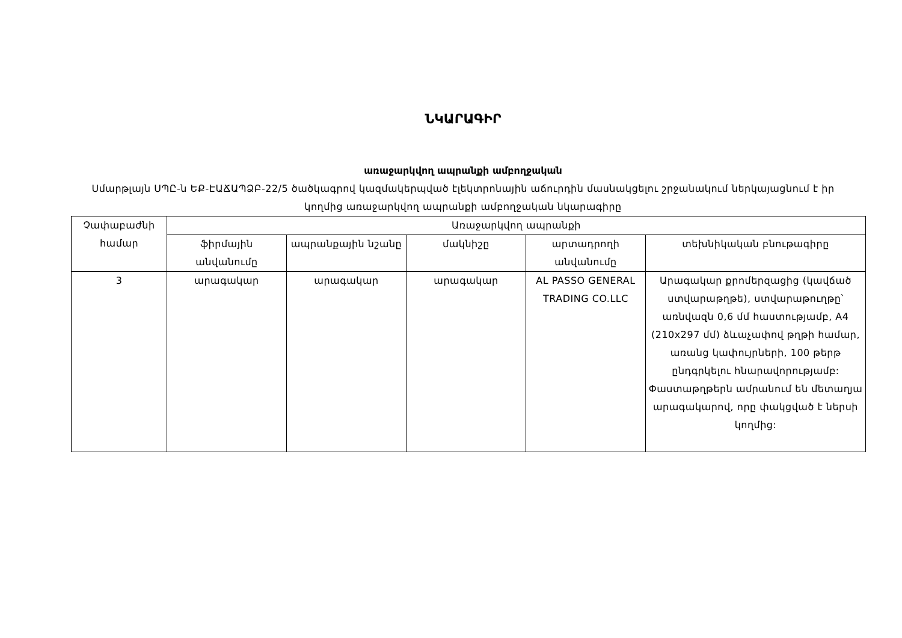ՆԿԱՐԱԳԻՐ
առաջարկվող ապրանքի ամբողջական
Սմարթլայն ՍՊԸ-ն ԵՔ-ԷԱՃԱՊՁԲ-22/5 ծածկագրով կազմակերպված էլեկտրոնային աճուրդին մասնակցելու շրջանակում ներկայացնում է իր կողմից առաջարկվող ապրանքի ամբողջական նկարագիրը
| Չափաբաժնի համար | Առաջարկվող ապրանքի | | | | |
| --- | --- | --- | --- | --- | --- |
| | ֆիրմային անվանումը | ապրանքային նշանը | մակնիշը | արտադրողի անվանումը | տեխնիկական բնութագիրը |
| 3 | արագակար | արագակար | արագակար | AL PASSO GENERAL TRADING CO.LLC | Արագակար քրոմերզացից (կավճած ստվարաթղթե), ստվարաթուղթը՝ առնվազն 0,6 մմ հաստությամբ, A4 (210x297 մմ) ձևաչափով թղթի համար, առանց կափույրների, 100 թերթ ընդգրկելու հնարավորությամբ: Փաստաթղթերն ամրանում են մետաղյա արագակարով, որը փակցված է ներսի կողմից: |